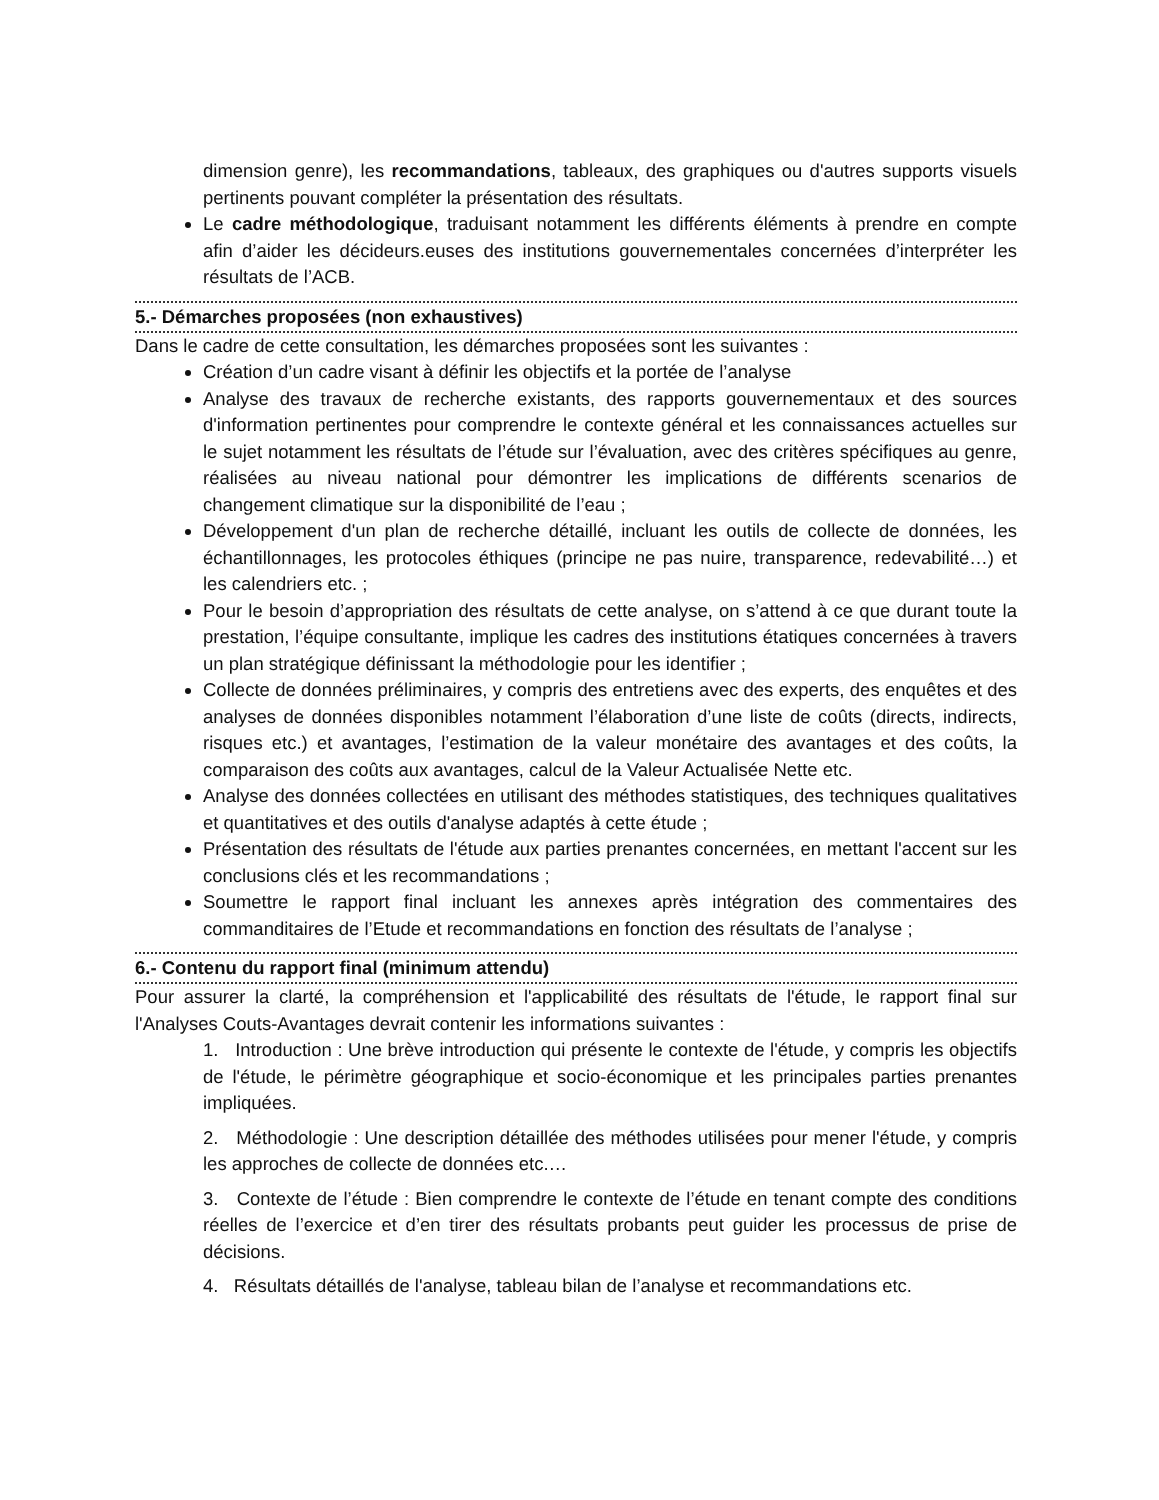dimension genre), les recommandations, tableaux, des graphiques ou d'autres supports visuels pertinents pouvant compléter la présentation des résultats.
Le cadre méthodologique, traduisant notamment les différents éléments à prendre en compte afin d’aider les décideurs.euses des institutions gouvernementales concernées d’interpréter les résultats de l’ACB.
5.- Démarches proposées (non exhaustives)
Dans le cadre de cette consultation, les démarches proposées sont les suivantes :
Création d’un cadre visant à définir les objectifs et la portée de l’analyse
Analyse des travaux de recherche existants, des rapports gouvernementaux et des sources d'information pertinentes pour comprendre le contexte général et les connaissances actuelles sur le sujet notamment les résultats de l’étude sur l’évaluation, avec des critères spécifiques au genre, réalisées au niveau national pour démontrer les implications de différents scenarios de changement climatique sur la disponibilité de l’eau ;
Développement d'un plan de recherche détaillé, incluant les outils de collecte de données, les échantillonnages, les protocoles éthiques (principe ne pas nuire, transparence, redevabilité…) et les calendriers etc. ;
Pour le besoin d’appropriation des résultats de cette analyse, on s’attend à ce que durant toute la prestation, l’équipe consultante, implique les cadres des institutions étatiques concernées à travers un plan stratégique définissant la méthodologie pour les identifier ;
Collecte de données préliminaires, y compris des entretiens avec des experts, des enquêtes et des analyses de données disponibles notamment l’élaboration d’une liste de coûts (directs, indirects, risques etc.) et avantages, l’estimation de la valeur monétaire des avantages et des coûts, la comparaison des coûts aux avantages, calcul de la Valeur Actualisée Nette etc.
Analyse des données collectées en utilisant des méthodes statistiques, des techniques qualitatives et quantitatives et des outils d'analyse adaptés à cette étude ;
Présentation des résultats de l'étude aux parties prenantes concernées, en mettant l'accent sur les conclusions clés et les recommandations ;
Soumettre le rapport final incluant les annexes après intégration des commentaires des commanditaires de l’Etude et recommandations en fonction des résultats de l’analyse ;
6.- Contenu du rapport final (minimum attendu)
Pour assurer la clarté, la compréhension et l'applicabilité des résultats de l'étude, le rapport final sur l'Analyses Couts-Avantages devrait contenir les informations suivantes :
1. Introduction : Une brève introduction qui présente le contexte de l'étude, y compris les objectifs de l'étude, le périmètre géographique et socio-économique et les principales parties prenantes impliquées.
2. Méthodologie : Une description détaillée des méthodes utilisées pour mener l'étude, y compris les approches de collecte de données etc.…
3. Contexte de l’étude : Bien comprendre le contexte de l’étude en tenant compte des conditions réelles de l’exercice et d’en tirer des résultats probants peut guider les processus de prise de décisions.
4. Résultats détaillés de l'analyse, tableau bilan de l’analyse et recommandations etc.